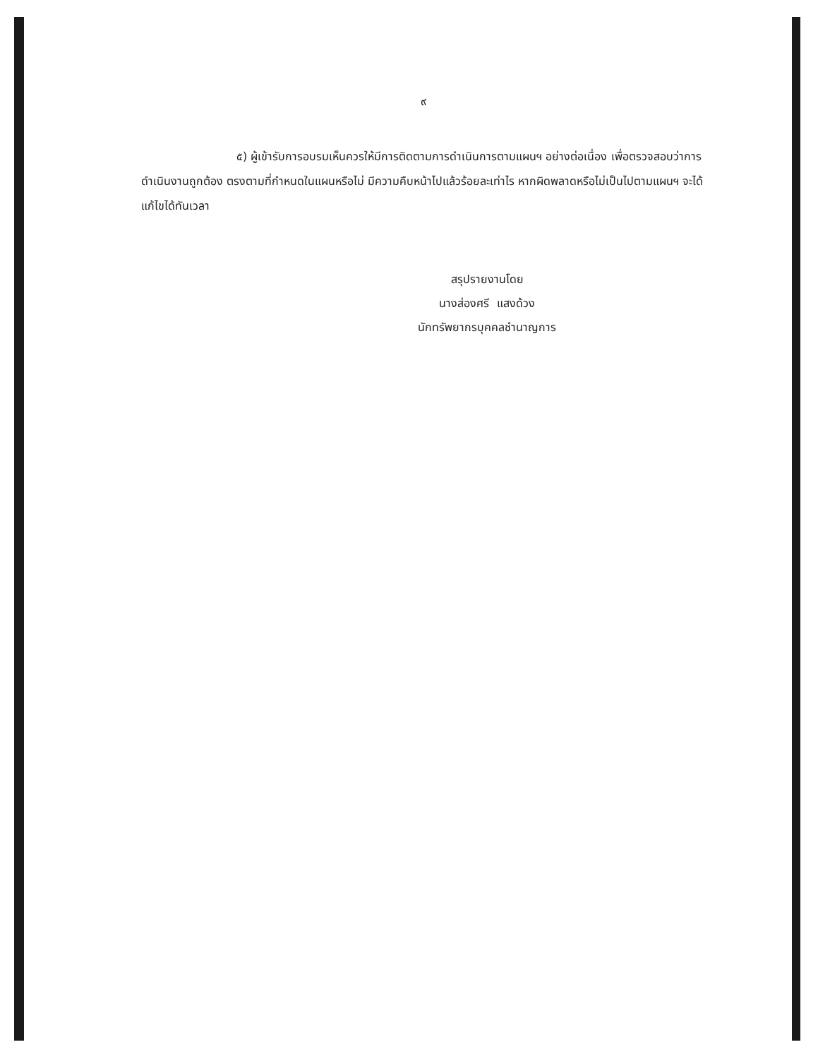๙
๕) ผู้เข้ารับการอบรมเห็นควรให้มีการติดตามการดำเนินการตามแผนฯ อย่างต่อเนื่อง เพื่อตรวจสอบว่าการดำเนินงานถูกต้อง ตรงตามที่กำหนดในแผนหรือไม่ มีความคืบหน้าไปแล้วร้อยละเท่าไร หากผิดพลาดหรือไม่เป็นไปตามแผนฯ จะได้แก้ไขได้ทันเวลา
สรุปรายงานโดย
นางส่องศรี แสงด้วง
นักทรัพยากรบุคคลชำนาญการ